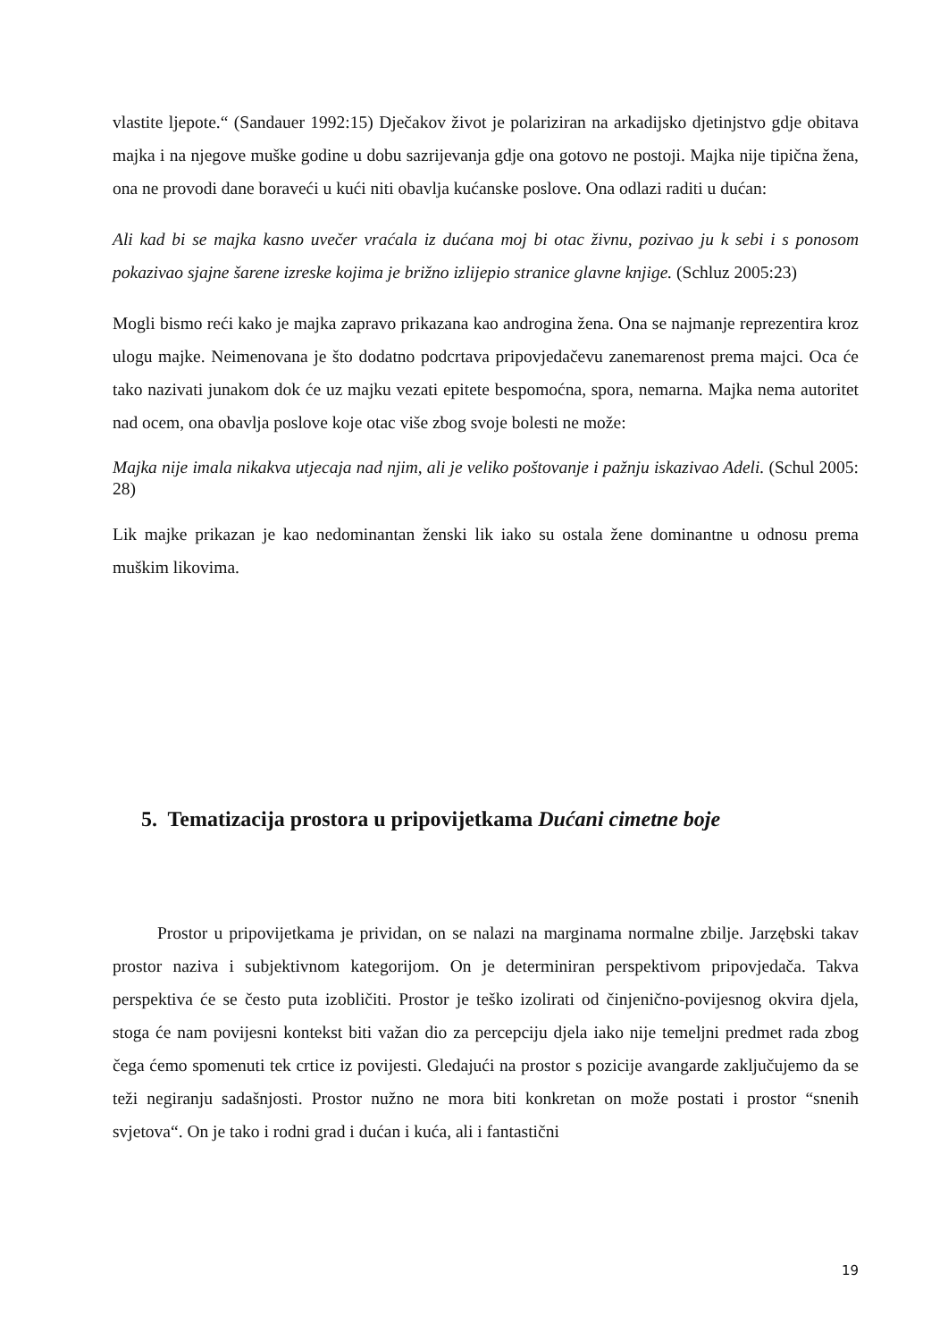vlastite ljepote.“ (Sandauer 1992:15) Dječakov život je polariziran na arkadijsko djetinjstvo gdje obitava majka i na njegove muške godine u dobu sazrijevanja gdje ona gotovo ne postoji. Majka nije tipična žena, ona ne provodi dane boraveći u kući niti obavlja kućanske poslove. Ona odlazi raditi u dućan:
Ali kad bi se majka kasno uvečer vraćala iz dućana moj bi otac živnu, pozivao ju k sebi i s ponosom pokazivao sjajne šarene izreske kojima je brižno izlijepio stranice glavne knjige. (Schluz 2005:23)
Mogli bismo reći kako je majka zapravo prikazana kao androgina žena. Ona se najmanje reprezentira kroz ulogu majke. Neimenovana je što dodatno podcrtava pripovjedačevu zanemarenost prema majci. Oca će tako nazivati junakom dok će uz majku vezati epitete bespomoćna, spora, nemarna. Majka nema autoritet nad ocem, ona obavlja poslove koje otac više zbog svoje bolesti ne može:
Majka nije imala nikakva utjecaja nad njim, ali je veliko poštovanje i pažnju iskazivao Adeli. (Schul 2005: 28)
Lik majke prikazan je kao nedominantan ženski lik iako su ostala žene dominantne u odnosu prema muškim likovima.
5. Tematizacija prostora u pripovijetkama Dućani cimetne boje
Prostor u pripovijetkama je prividan, on se nalazi na marginama normalne zbilje. Jarzębski takav prostor naziva i subjektivnom kategorijom. On je determiniran perspektivom pripovjedača. Takva perspektiva će se često puta izobličiti. Prostor je teško izolirati od činjenično-povijesnog okvira djela, stoga će nam povijesni kontekst biti važan dio za percepciju djela iako nije temeljni predmet rada zbog čega ćemo spomenuti tek crtice iz povijesti. Gledajući na prostor s pozicije avangarde zaključujemo da se teži negiranju sadašnjosti. Prostor nužno ne mora biti konkretan on može postati i prostor “snenih svjetova“. On je tako i rodni grad i dućan i kuća, ali i fantastični
19